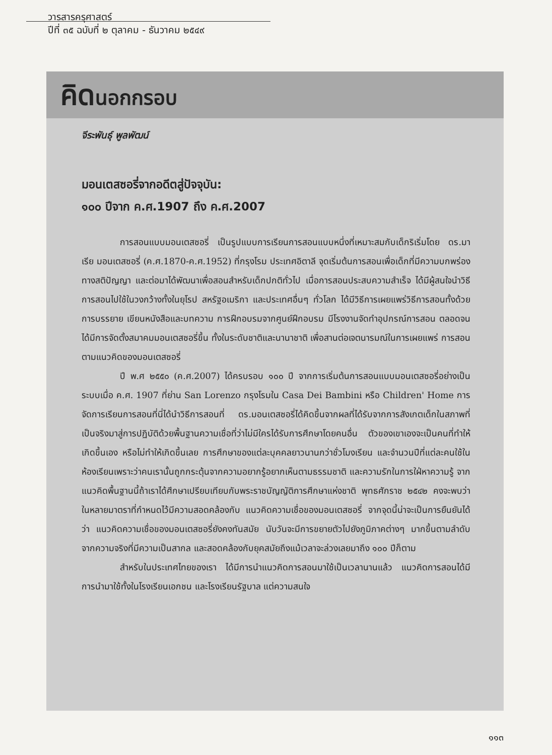วารสารครุศาสตร์
ปีที่ ๓๕ ฉบับที่ ๒ ตุลาคม - ธันวาคม ๒๕๔๙
คิดนอกกรอบ
จีระพันธุ์ พูลพัฒน์
มอนเตสซอรี่จากอดีตสู่ปัจจุบัน:
๑๐๐ ปีจาก ค.ศ.1907 ถึง ค.ศ.2007
การสอนแบบมอนเตสซอรี่ เป็นรูปแบบการเรียนการสอนแบบหนึ่งที่เหมาะสมกับเด็กริเริ่มโดย ดร.มาเรีย มอนเตสซอรี่ (ค.ศ.1870-ค.ศ.1952) ที่กรุงโรม ประเทศอิตาลี จุดเริ่มต้นการสอนเพื่อเด็กที่มีความบกพร่องทางสติปัญญา และต่อมาได้พัฒนาเพื่อสอนสำหรับเด็กปกติทั่วไป เมื่อการสอนประสบความสำเร็จ ได้มีผู้สนใจนำวิธีการสอนไปใช้ในวงกว้างทั้งในยุโรป สหรัฐอเมริกา และประเทศอื่นๆ ทั่วโลก ได้มีวิธีการเผยแพร่วิธีการสอนทั้งด้วยการบรรยาย เขียนหนังสือและบทความ การฝึกอบรมจากศูนย์ฝึกอบรม มีโรงงานจัดทำอุปกรณ์การสอน ตลอดจนได้มีการจัดตั้งสมาคมมอนเตสซอรี่ขึ้น ทั้งในระดับชาติและนานาชาติ เพื่อสานต่อเจตนารมณ์ในการเผยแพร่ การสอนตามแนวคิดของมอนเตสซอรี่
ปี พ.ศ ๒๕๕๐ (ค.ศ.2007) ได้ครบรอบ ๑๐๐ ปี จากการเริ่มต้นการสอนแบบมอนเตสซอรี่อย่างเป็นระบบเมื่อ ค.ศ. 1907 ที่ย่าน San Lorenzo กรุงโรมใน Casa Dei Bambini หรือ Children' Home การจัดการเรียนการสอนที่นี่ได้นำวิธีการสอนที่ ดร.มอนเตสซอรี่ได้คิดขึ้นจากผลที่ได้รับจากการสังเกตเด็กในสภาพที่เป็นจริงมาสู่การปฏิบัติด้วยพื้นฐานความเชื่อที่ว่าไม่มีใครได้รับการศึกษาโดยคนอื่น ตัวของเขาเองจะเป็นคนที่ทำให้เกิดขึ้นเอง หรือไม่ทำให้เกิดขึ้นเลย การศึกษาของแต่ละบุคคลยาวนานกว่าชั่วโมงเรียน และจำนวนปีที่แต่ละคนใช้ในห้องเรียนเพราะว่าคนเรานั้นถูกกระตุ้นจากความอยากรู้อยากเห็นตามธรรมชาติ และความรักในการใฝ่หาความรู้ จากแนวคิดพื้นฐานนี้ถ้าเราได้ศึกษาเปรียบเทียบกับพระราชบัญญัติการศึกษาแห่งชาติ พุทธศักราช ๒๕๔๒ คงจะพบว่าในหลายมาตราที่กำหนดไว้มีความสอดคล้องกับ แนวคิดความเชื่อของมอนเตสซอรี่ จากจุดนี้น่าจะเป็นการยืนยันได้ว่า แนวคิดความเชื่อของมอนเตสซอรี่ยังคงทันสมัย นับวันจะมีการขยายตัวไปยังภูมิภาคต่างๆ มากขึ้นตามลำดับจากความจริงที่มีความเป็นสากล และสอดคล้องกับยุคสมัยถึงแม้เวลาจะล่วงเลยมาถึง ๑๐๐ ปีก็ตาม
สำหรับในประเทศไทยของเรา ได้มีการนำแนวคิดการสอนมาใช้เป็นเวลานานแล้ว แนวคิดการสอนได้มีการนำมาใช้ทั้งในโรงเรียนเอกชน และโรงเรียนรัฐบาล แต่ความสนใจ
๑๑๓